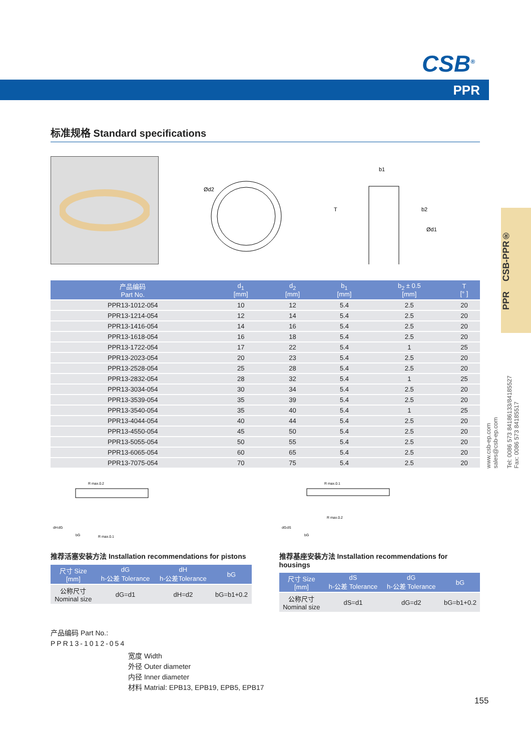CSB<sup>®</sup>
PPR
PPR CSB-PPR®
www.csb-ep.com
sales@csb-ep.com
Tel: 0086 573 84186133/84185527
Fax: 0086 573 84185517
标准规格 Standard specifications
Ød2
b1
T
b2
Ød1
| 产品编码 Part No. | d<sub>1</sub> [mm] | d<sub>2</sub> [mm] | b<sub>1</sub> [mm] | b<sub>2</sub> ± 0.5 [mm] | T [° ] |
| --- | --- | --- | --- | --- | --- |
| PPR13-1012-054 | 10 | 12 | 5.4 | 2.5 | 20 |
| PPR13-1214-054 | 12 | 14 | 5.4 | 2.5 | 20 |
| PPR13-1416-054 | 14 | 16 | 5.4 | 2.5 | 20 |
| PPR13-1618-054 | 16 | 18 | 5.4 | 2.5 | 20 |
| PPR13-1722-054 | 17 | 22 | 5.4 | 1 | 25 |
| PPR13-2023-054 | 20 | 23 | 5.4 | 2.5 | 20 |
| PPR13-2528-054 | 25 | 28 | 5.4 | 2.5 | 20 |
| PPR13-2832-054 | 28 | 32 | 5.4 | 1 | 25 |
| PPR13-3034-054 | 30 | 34 | 5.4 | 2.5 | 20 |
| PPR13-3539-054 | 35 | 39 | 5.4 | 2.5 | 20 |
| PPR13-3540-054 | 35 | 40 | 5.4 | 1 | 25 |
| PPR13-4044-054 | 40 | 44 | 5.4 | 2.5 | 20 |
| PPR13-4550-054 | 45 | 50 | 5.4 | 2.5 | 20 |
| PPR13-5055-054 | 50 | 55 | 5.4 | 2.5 | 20 |
| PPR13-6065-054 | 60 | 65 | 5.4 | 2.5 | 20 |
| PPR13-7075-054 | 70 | 75 | 5.4 | 2.5 | 20 |
R max.0.2
R max.0.1
bG
dH
dG
推荐活塞安装方法 Installation recommendations for pistons
| 尺寸 Size [mm] | dG h-公差 Tolerance | dH h-公差Tolerance | bG |
| --- | --- | --- | --- |
| 公称尺寸 Nominal size | dG=d1 | dH=d2 | bG=b1+0.2 |
R max.0.1
R max.0.2
bG
dG
dS
推荐基座安装方法 Installation recommendations for housings
| 尺寸 Size [mm] | dS h-公差 Tolerance | dG h-公差 Tolerance | bG |
| --- | --- | --- | --- |
| 公称尺寸 Nominal size | dS=d1 | dG=d2 | bG=b1+0.2 |
产品编码 Part No.:
PPR13-1012-054
宽度 Width
外径 Outer diameter
内径 Inner diameter
材料 Matrial: EPB13, EPB19, EPB5, EPB17
155